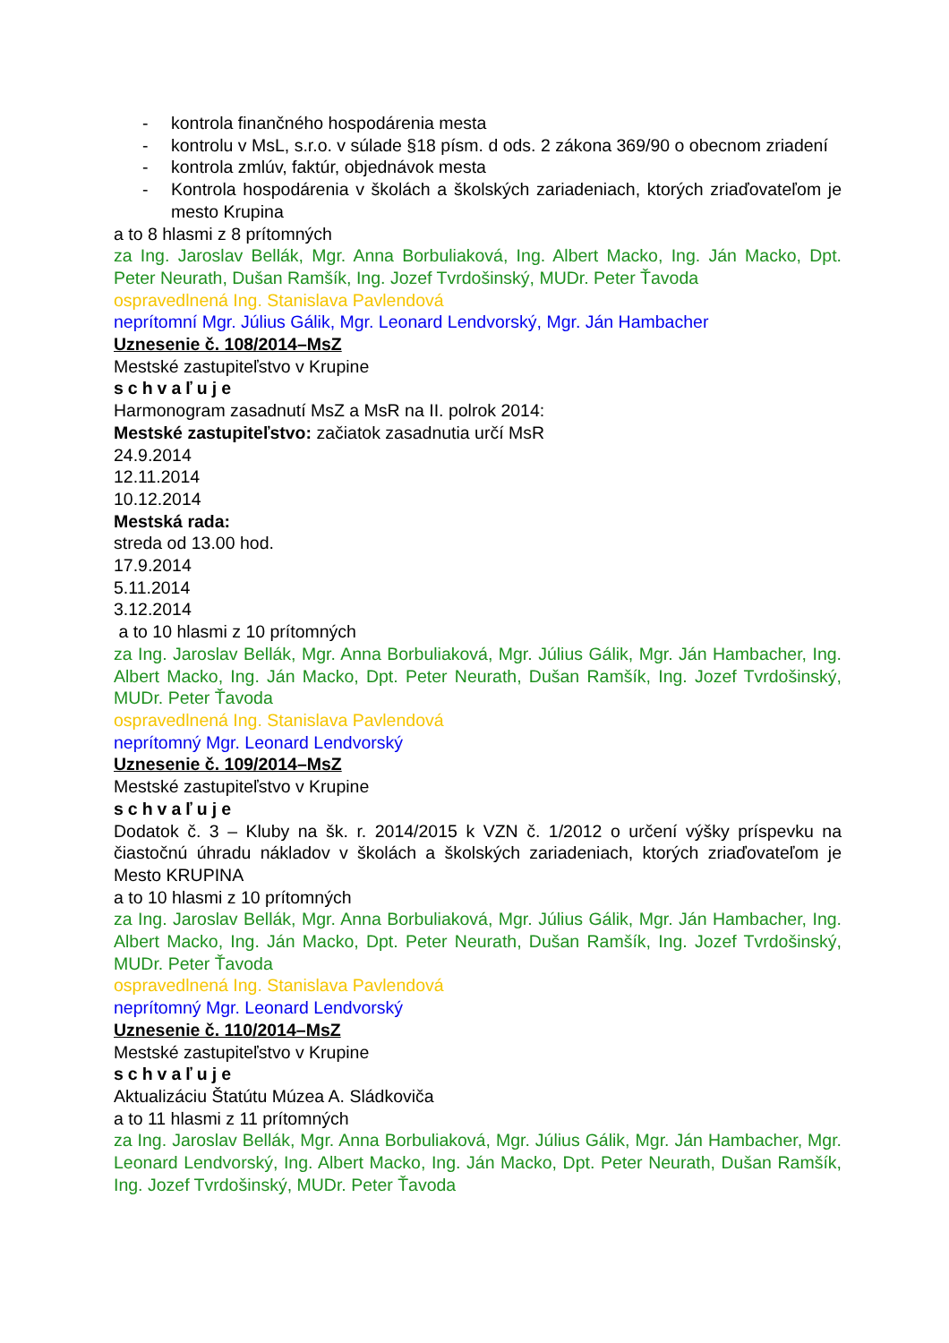- kontrola finančného hospodárenia mesta
- kontrolu v MsL, s.r.o. v súlade §18 písm. d ods. 2 zákona 369/90 o obecnom zriadení
- kontrola zmlúv, faktúr, objednávok mesta
- Kontrola hospodárenia v školách a školských zariadeniach, ktorých zriaďovateľom je mesto Krupina
a to 8 hlasmi z 8 prítomných
za Ing. Jaroslav Bellák, Mgr. Anna Borbuliaková, Ing. Albert Macko, Ing. Ján Macko, Dpt. Peter Neurath, Dušan Ramšík, Ing. Jozef Tvrdošinský, MUDr. Peter Ťavoda
ospravedlnená Ing. Stanislava Pavlendová
neprítomní Mgr. Július Gálik, Mgr. Leonard Lendvorský, Mgr. Ján Hambacher
Uznesenie č. 108/2014–MsZ
Mestské zastupiteľstvo v Krupine
schvaľuje
Harmonogram zasadnutí MsZ a MsR na II. polrok 2014:
Mestské zastupiteľstvo: začiatok zasadnutia určí MsR
24.9.2014
12.11.2014
10.12.2014
Mestská rada:
streda od 13.00 hod.
17.9.2014
5.11.2014
3.12.2014
a to 10 hlasmi z 10 prítomných
za Ing. Jaroslav Bellák, Mgr. Anna Borbuliaková, Mgr. Július Gálik, Mgr. Ján Hambacher, Ing. Albert Macko, Ing. Ján Macko, Dpt. Peter Neurath, Dušan Ramšík, Ing. Jozef Tvrdošinský, MUDr. Peter Ťavoda
ospravedlnená Ing. Stanislava Pavlendová
neprítomný Mgr. Leonard Lendvorský
Uznesenie č. 109/2014–MsZ
Mestské zastupiteľstvo v Krupine
schvaľuje
Dodatok č. 3 – Kluby na šk. r. 2014/2015 k VZN č. 1/2012 o určení výšky príspevku na čiastočnú úhradu nákladov v školách a školských zariadeniach, ktorých zriaďovateľom je Mesto KRUPINA
a to 10 hlasmi z 10 prítomných
za Ing. Jaroslav Bellák, Mgr. Anna Borbuliaková, Mgr. Július Gálik, Mgr. Ján Hambacher, Ing. Albert Macko, Ing. Ján Macko, Dpt. Peter Neurath, Dušan Ramšík, Ing. Jozef Tvrdošinský, MUDr. Peter Ťavoda
ospravedlnená Ing. Stanislava Pavlendová
neprítomný Mgr. Leonard Lendvorský
Uznesenie č. 110/2014–MsZ
Mestské zastupiteľstvo v Krupine
schvaľuje
Aktualizáciu Štatútu Múzea A. Sládkoviča
a to 11 hlasmi z 11 prítomných
za Ing. Jaroslav Bellák, Mgr. Anna Borbuliaková, Mgr. Július Gálik, Mgr. Ján Hambacher, Mgr. Leonard Lendvorský, Ing. Albert Macko, Ing. Ján Macko, Dpt. Peter Neurath, Dušan Ramšík, Ing. Jozef Tvrdošinský, MUDr. Peter Ťavoda